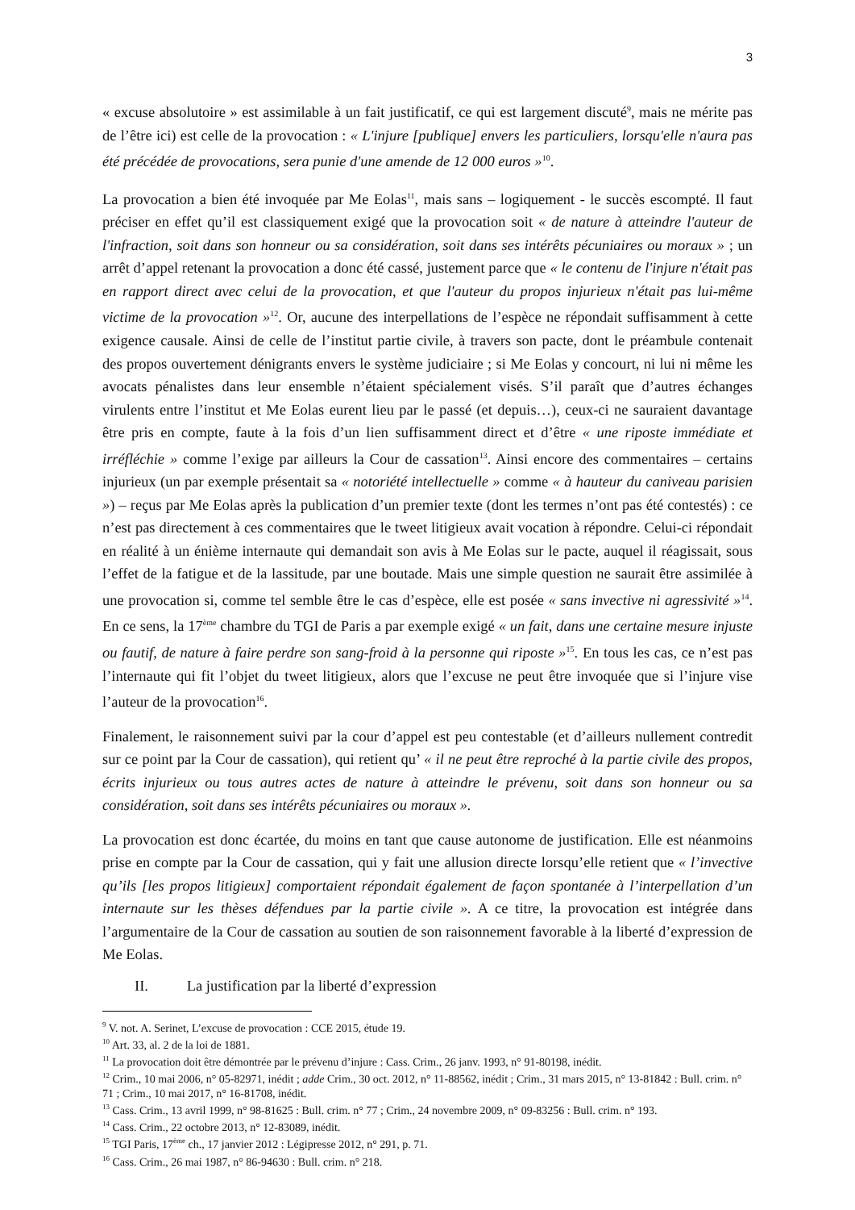3
« excuse absolutoire » est assimilable à un fait justificatif, ce qui est largement discuté<sup>9</sup>, mais ne mérite pas de l’être ici) est celle de la provocation : « L'injure [publique] envers les particuliers, lorsqu'elle n'aura pas été précédée de provocations, sera punie d'une amende de 12 000 euros »<sup>10</sup>.
La provocation a bien été invoquée par Me Eolas<sup>11</sup>, mais sans – logiquement - le succès escompté. Il faut préciser en effet qu’il est classiquement exigé que la provocation soit « de nature à atteindre l'auteur de l'infraction, soit dans son honneur ou sa considération, soit dans ses intérêts pécuniaires ou moraux » ; un arrêt d’appel retenant la provocation a donc été cassé, justement parce que « le contenu de l'injure n'était pas en rapport direct avec celui de la provocation, et que l'auteur du propos injurieux n'était pas lui-même victime de la provocation »<sup>12</sup>. Or, aucune des interpellations de l’espèce ne répondait suffisamment à cette exigence causale. Ainsi de celle de l’institut partie civile, à travers son pacte, dont le préambule contenait des propos ouvertement dénigrants envers le système judiciaire ; si Me Eolas y concourt, ni lui ni même les avocats pénalistes dans leur ensemble n’étaient spécialement visés. S’il paraît que d’autres échanges virulents entre l’institut et Me Eolas eurent lieu par le passé (et depuis…), ceux-ci ne sauraient davantage être pris en compte, faute à la fois d’un lien suffisamment direct et d’être « une riposte immédiate et irréfléchie » comme l’exige par ailleurs la Cour de cassation<sup>13</sup>. Ainsi encore des commentaires – certains injurieux (un par exemple présentait sa « notoriété intellectuelle » comme « à hauteur du caniveau parisien ») – reçus par Me Eolas après la publication d’un premier texte (dont les termes n’ont pas été contestés) : ce n’est pas directement à ces commentaires que le tweet litigieux avait vocation à répondre. Celui-ci répondait en réalité à un énième internaute qui demandait son avis à Me Eolas sur le pacte, auquel il réagissait, sous l’effet de la fatigue et de la lassitude, par une boutade. Mais une simple question ne saurait être assimilée à une provocation si, comme tel semble être le cas d’espèce, elle est posée « sans invective ni agressivité »<sup>14</sup>. En ce sens, la 17<sup>ème</sup> chambre du TGI de Paris a par exemple exigé « un fait, dans une certaine mesure injuste ou fautif, de nature à faire perdre son sang-froid à la personne qui riposte »<sup>15</sup>. En tous les cas, ce n’est pas l’internaute qui fit l’objet du tweet litigieux, alors que l’excuse ne peut être invoquée que si l’injure vise l’auteur de la provocation<sup>16</sup>.
Finalement, le raisonnement suivi par la cour d’appel est peu contestable (et d’ailleurs nullement contredit sur ce point par la Cour de cassation), qui retient qu’ « il ne peut être reproché à la partie civile des propos, écrits injurieux ou tous autres actes de nature à atteindre le prévenu, soit dans son honneur ou sa considération, soit dans ses intérêts pécuniaires ou moraux ».
La provocation est donc écartée, du moins en tant que cause autonome de justification. Elle est néanmoins prise en compte par la Cour de cassation, qui y fait une allusion directe lorsqu’elle retient que « l’invective qu’ils [les propos litigieux] comportaient répondait également de façon spontanée à l’interpellation d’un internaute sur les thèses défendues par la partie civile ». A ce titre, la provocation est intégrée dans l’argumentaire de la Cour de cassation au soutien de son raisonnement favorable à la liberté d’expression de Me Eolas.
II. La justification par la liberté d’expression
<sup>9</sup> V. not. A. Serinet, L’excuse de provocation : CCE 2015, étude 19.
<sup>10</sup> Art. 33, al. 2 de la loi de 1881.
<sup>11</sup> La provocation doit être démontrée par le prévenu d’injure : Cass. Crim., 26 janv. 1993, n° 91-80198, inédit.
<sup>12</sup> Crim., 10 mai 2006, n° 05-82971, inédit ; adde Crim., 30 oct. 2012, n° 11-88562, inédit ; Crim., 31 mars 2015, n° 13-81842 : Bull. crim. n° 71 ; Crim., 10 mai 2017, n° 16-81708, inédit.
<sup>13</sup> Cass. Crim., 13 avril 1999, n° 98-81625 : Bull. crim. n° 77 ; Crim., 24 novembre 2009, n° 09-83256 : Bull. crim. n° 193.
<sup>14</sup> Cass. Crim., 22 octobre 2013, n° 12-83089, inédit.
<sup>15</sup> TGI Paris, 17<sup>ème</sup> ch., 17 janvier 2012 : Légipresse 2012, n° 291, p. 71.
<sup>16</sup> Cass. Crim., 26 mai 1987, n° 86-94630 : Bull. crim. n° 218.